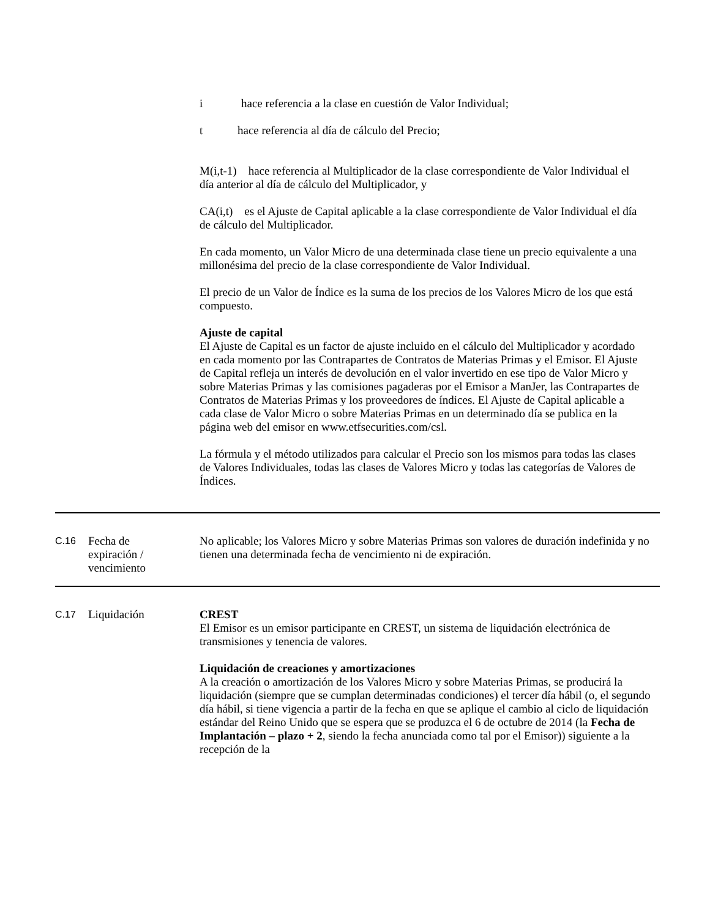i hace referencia a la clase en cuestión de Valor Individual;
t hace referencia al día de cálculo del Precio;
M(i,t-1) hace referencia al Multiplicador de la clase correspondiente de Valor Individual el día anterior al día de cálculo del Multiplicador, y
CA(i,t) es el Ajuste de Capital aplicable a la clase correspondiente de Valor Individual el día de cálculo del Multiplicador.
En cada momento, un Valor Micro de una determinada clase tiene un precio equivalente a una millonésima del precio de la clase correspondiente de Valor Individual.
El precio de un Valor de Índice es la suma de los precios de los Valores Micro de los que está compuesto.
Ajuste de capital
El Ajuste de Capital es un factor de ajuste incluido en el cálculo del Multiplicador y acordado en cada momento por las Contrapartes de Contratos de Materias Primas y el Emisor. El Ajuste de Capital refleja un interés de devolución en el valor invertido en ese tipo de Valor Micro y sobre Materias Primas y las comisiones pagaderas por el Emisor a ManJer, las Contrapartes de Contratos de Materias Primas y los proveedores de índices. El Ajuste de Capital aplicable a cada clase de Valor Micro o sobre Materias Primas en un determinado día se publica en la página web del emisor en www.etfsecurities.com/csl.
La fórmula y el método utilizados para calcular el Precio son los mismos para todas las clases de Valores Individuales, todas las clases de Valores Micro y todas las categorías de Valores de Índices.
| C.16 | Fecha de expiración / vencimiento | No aplicable; los Valores Micro y sobre Materias Primas son valores de duración indefinida y no tienen una determinada fecha de vencimiento ni de expiración. |
| C.17 | Liquidación | CREST El Emisor es un emisor participante en CREST, un sistema de liquidación electrónica de transmisiones y tenencia de valores. Liquidación de creaciones y amortizaciones A la creación o amortización de los Valores Micro y sobre Materias Primas, se producirá la liquidación (siempre que se cumplan determinadas condiciones) el tercer día hábil (o, el segundo día hábil, si tiene vigencia a partir de la fecha en que se aplique el cambio al ciclo de liquidación estándar del Reino Unido que se espera que se produzca el 6 de octubre de 2014 (la Fecha de Implantación – plazo + 2 , siendo la fecha anunciada como tal por el Emisor)) siguiente a la recepción de la |